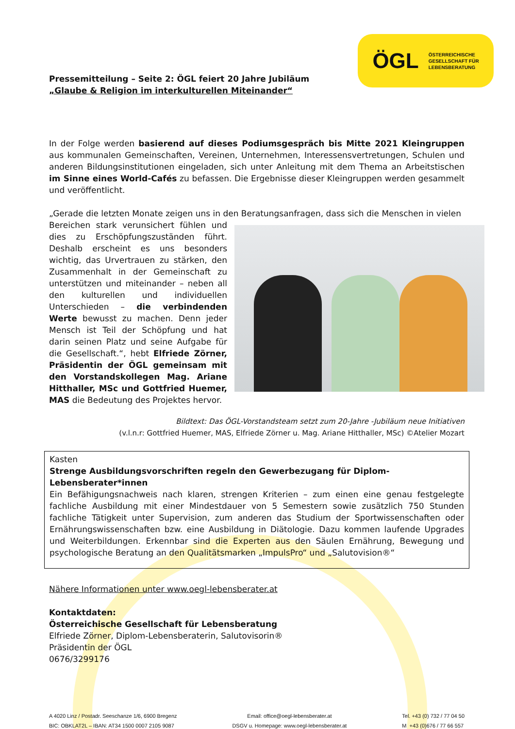Pressemitteilung – Seite 2: ÖGL feiert 20 Jahre Jubiläum
„Glaube & Religion im interkulturellen Miteinander“
ÖGL ÖSTERREICHISCHE
GESELLSCHAFT FÜR
LEBENSBERATUNG
In der Folge werden basierend auf dieses Podiumsgespräch bis Mitte 2021 Kleingruppen aus kommunalen Gemeinschaften, Vereinen, Unternehmen, Interessensvertretungen, Schulen und anderen Bildungsinstitutionen eingeladen, sich unter Anleitung mit dem Thema an Arbeitstischen im Sinne eines World-Cafés zu befassen. Die Ergebnisse dieser Kleingruppen werden gesammelt und veröffentlicht.
„Gerade die letzten Monate zeigen uns in den Beratungsanfragen, dass sich die Menschen in vielen
Bereichen stark verunsichert fühlen und dies zu Erschöpfungszuständen führt. Deshalb erscheint es uns besonders wichtig, das Urvertrauen zu stärken, den Zusammenhalt in der Gemeinschaft zu unterstützen und miteinander – neben all den kulturellen und individuellen Unterschieden – die verbindenden Werte bewusst zu machen. Denn jeder Mensch ist Teil der Schöpfung und hat darin seinen Platz und seine Aufgabe für die Gesellschaft.“, hebt Elfriede Zörner, Präsidentin der ÖGL gemeinsam mit den Vorstandskollegen Mag. Ariane Hitthaller, MSc und Gottfried Huemer, MAS die Bedeutung des Projektes hervor.
Bildtext: Das ÖGL-Vorstandsteam setzt zum 20-Jahre -Jubiläum neue Initiativen
(v.l.n.r: Gottfried Huemer, MAS, Elfriede Zörner u. Mag. Ariane Hitthaller, MSc) ©Atelier Mozart
Kasten
Strenge Ausbildungsvorschriften regeln den Gewerbezugang für Diplom-Lebensberater*innen
Ein Befähigungsnachweis nach klaren, strengen Kriterien – zum einen eine genau festgelegte fachliche Ausbildung mit einer Mindestdauer von 5 Semestern sowie zusätzlich 750 Stunden fachliche Tätigkeit unter Supervision, zum anderen das Studium der Sportwissenschaften oder Ernährungswissenschaften bzw. eine Ausbildung in Diätologie. Dazu kommen laufende Upgrades und Weiterbildungen. Erkennbar sind die Experten aus den Säulen Ernährung, Bewegung und psychologische Beratung an den Qualitätsmarken „ImpulsPro“ und „Salutovision®“
Nähere Informationen unter www.oegl-lebensberater.at
Kontaktdaten:
Österreichische Gesellschaft für Lebensberatung
Elfriede Zörner, Diplom-Lebensberaterin, Salutovisorin®
Präsidentin der ÖGL
0676/3299176
A 4020 Linz / Postadr. Seeschanze 1/6, 6900 Bregenz
BIC: OBKLAT2L – IBAN: AT34 1500 0007 2105 9087
Email: office@oegl-lebensberater.at
DSGV u. Homepage: www.oegl-lebensberater.at
Tel. +43 (0) 732 / 77 04 50
M +43 (0)676 / 77 66 557